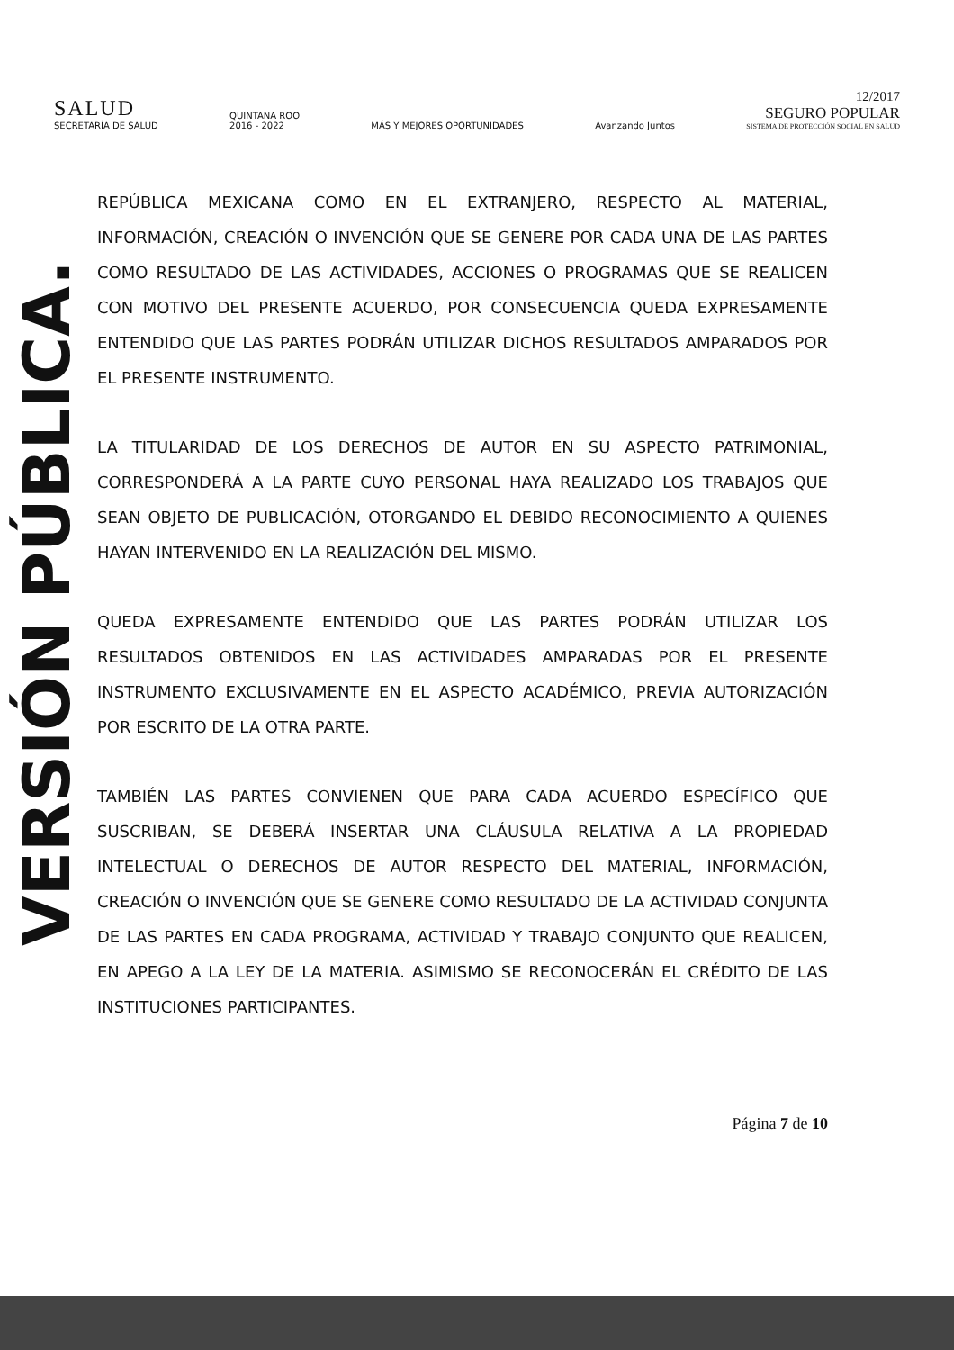SALUD
SECRETARÍA DE SALUD
QUINTANA ROO
2016 - 2022
MÁS Y MEJORES OPORTUNIDADES
Avanzando Juntos
12/2017
SEGURO POPULAR
SISTEMA DE PROTECCIÓN SOCIAL EN SALUD
VERSIÓN PÚBLICA.
REPÚBLICA MEXICANA COMO EN EL EXTRANJERO, RESPECTO AL MATERIAL, INFORMACIÓN, CREACIÓN O INVENCIÓN QUE SE GENERE POR CADA UNA DE LAS PARTES COMO RESULTADO DE LAS ACTIVIDADES, ACCIONES O PROGRAMAS QUE SE REALICEN CON MOTIVO DEL PRESENTE ACUERDO, POR CONSECUENCIA QUEDA EXPRESAMENTE ENTENDIDO QUE LAS PARTES PODRÁN UTILIZAR DICHOS RESULTADOS AMPARADOS POR EL PRESENTE INSTRUMENTO.
LA TITULARIDAD DE LOS DERECHOS DE AUTOR EN SU ASPECTO PATRIMONIAL, CORRESPONDERÁ A LA PARTE CUYO PERSONAL HAYA REALIZADO LOS TRABAJOS QUE SEAN OBJETO DE PUBLICACIÓN, OTORGANDO EL DEBIDO RECONOCIMIENTO A QUIENES HAYAN INTERVENIDO EN LA REALIZACIÓN DEL MISMO.
QUEDA EXPRESAMENTE ENTENDIDO QUE LAS PARTES PODRÁN UTILIZAR LOS RESULTADOS OBTENIDOS EN LAS ACTIVIDADES AMPARADAS POR EL PRESENTE INSTRUMENTO EXCLUSIVAMENTE EN EL ASPECTO ACADÉMICO, PREVIA AUTORIZACIÓN POR ESCRITO DE LA OTRA PARTE.
TAMBIÉN LAS PARTES CONVIENEN QUE PARA CADA ACUERDO ESPECÍFICO QUE SUSCRIBAN, SE DEBERÁ INSERTAR UNA CLÁUSULA RELATIVA A LA PROPIEDAD INTELECTUAL O DERECHOS DE AUTOR RESPECTO DEL MATERIAL, INFORMACIÓN, CREACIÓN O INVENCIÓN QUE SE GENERE COMO RESULTADO DE LA ACTIVIDAD CONJUNTA DE LAS PARTES EN CADA PROGRAMA, ACTIVIDAD Y TRABAJO CONJUNTO QUE REALICEN, EN APEGO A LA LEY DE LA MATERIA. ASIMISMO SE RECONOCERÁN EL CRÉDITO DE LAS INSTITUCIONES PARTICIPANTES.
Página 7 de 10